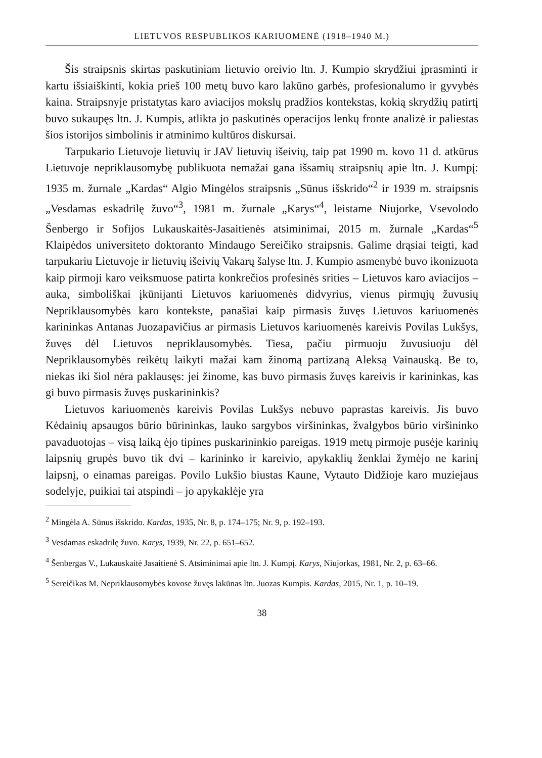LIETUVOS RESPUBLIKOS KARIUOMENĖ (1918–1940 M.)
Šis straipsnis skirtas paskutiniam lietuvio oreivio ltn. J. Kumpio skrydžiui įprasminti ir kartu išsiaiškinti, kokia prieš 100 metų buvo karo lakūno garbės, profesionalumo ir gyvybės kaina. Straipsnyje pristatytas karo aviacijos mokslų pradžios kontekstas, kokią skrydžių patirtį buvo sukaupęs ltn. J. Kumpis, atlikta jo paskutinės operacijos lenkų fronte analizė ir paliestas šios istorijos simbolinis ir atminimo kultūros diskursai.
Tarpukario Lietuvoje lietuvių ir JAV lietuvių išeivių, taip pat 1990 m. kovo 11 d. atkūrus Lietuvoje nepriklausomybę publikuota nemažai gana išsamių straipsnių apie ltn. J. Kumpį: 1935 m. žurnale „Kardas“ Algio Mingėlos straipsnis „Sūnus išskrido“<sup>2</sup> ir 1939 m. straipsnis „Vesdamas eskadrilę žuvo“<sup>3</sup>, 1981 m. žurnale „Karys“<sup>4</sup>, leistame Niujorke, Vsevolodo Šenbergo ir Sofijos Lukauskaitės-Jasaitienės atsiminimai, 2015 m. žurnale „Kardas“<sup>5</sup> Klaipėdos universiteto doktoranto Mindaugo Sereičiko straipsnis. Galime drąsiai teigti, kad tarpukariu Lietuvoje ir lietuvių išeivių Vakarų šalyse ltn. J. Kumpio asmenybė buvo ikonizuota kaip pirmoji karo veiksmuose patirta konkrečios profesinės srities – Lietuvos karo aviacijos – auka, simboliškai įkūnijanti Lietuvos kariuomenės didvyrius, vienus pirmųjų žuvusių Nepriklausomybės karo kontekste, panašiai kaip pirmasis žuvęs Lietuvos kariuomenės karininkas Antanas Juozapavičius ar pirmasis Lietuvos kariuomenės kareivis Povilas Lukšys, žuvęs dėl Lietuvos nepriklausomybės. Tiesa, pačiu pirmuoju žuvusiuoju dėl Nepriklausomybės reikėtų laikyti mažai kam žinomą partizaną Aleksą Vainauską. Be to, niekas iki šiol nėra paklausęs: jei žinome, kas buvo pirmasis žuvęs kareivis ir karininkas, kas gi buvo pirmasis žuvęs puskarininkis?
Lietuvos kariuomenės kareivis Povilas Lukšys nebuvo paprastas kareivis. Jis buvo Kėdainių apsaugos būrio būrininkas, lauko sargybos viršininkas, žvalgybos būrio viršininko pavaduotojas – visą laiką ėjo tipines puskarininkio pareigas. 1919 metų pirmoje pusėje karinių laipsnių grupės buvo tik dvi – karininko ir kareivio, apykaklių ženklai žymėjo ne karinį laipsnį, o einamas pareigas. Povilo Lukšio biustas Kaune, Vytauto Didžioje karo muziejaus sodelyje, puikiai tai atspindi – jo apykaklėje yra
<sup>2</sup> Mingėla A. Sūnus išskrido. Kardas, 1935, Nr. 8, p. 174–175; Nr. 9, p. 192–193.
<sup>3</sup> Vesdamas eskadrilę žuvo. Karys, 1939, Nr. 22, p. 651–652.
<sup>4</sup> Šenbergas V., Lukauskaitė Jasaitienė S. Atsiminimai apie ltn. J. Kumpį. Karys, Niujorkas, 1981, Nr. 2, p. 63–66.
<sup>5</sup> Sereičikas M. Nepriklausomybės kovose žuvęs lakūnas ltn. Juozas Kumpis. Kardas, 2015, Nr. 1, p. 10–19.
38